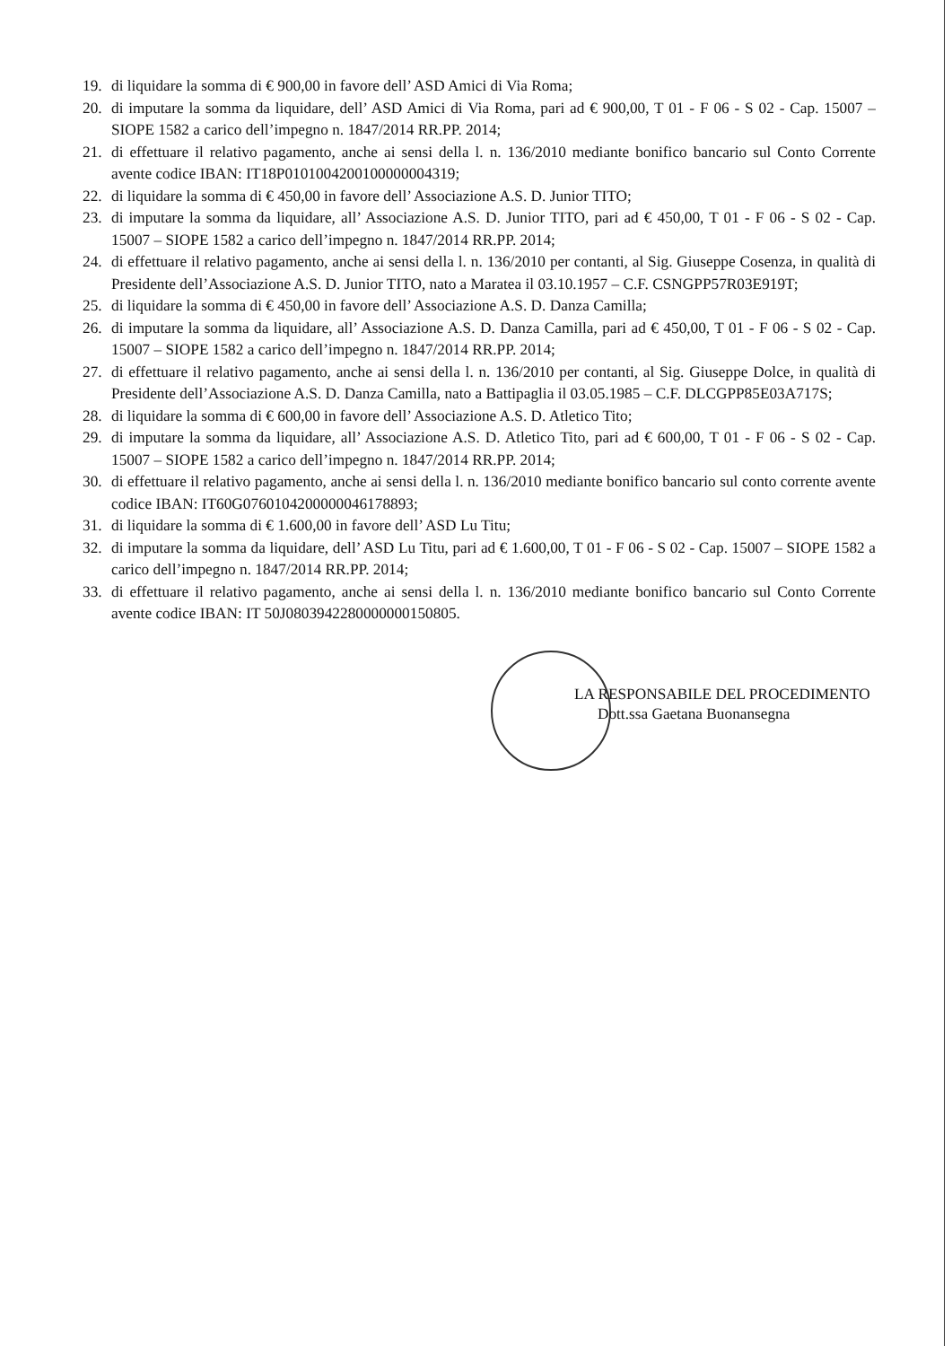19. di liquidare la somma di € 900,00 in favore dell’ ASD Amici di Via Roma;
20. di imputare la somma da liquidare, dell’ ASD Amici di Via Roma, pari ad € 900,00, T 01 - F 06 - S 02 - Cap. 15007 – SIOPE 1582 a carico dell’impegno n. 1847/2014 RR.PP. 2014;
21. di effettuare il relativo pagamento, anche ai sensi della l. n. 136/2010 mediante bonifico bancario sul Conto Corrente avente codice IBAN: IT18P0101004200100000004319;
22. di liquidare la somma di € 450,00 in favore dell’ Associazione A.S. D. Junior TITO;
23. di imputare la somma da liquidare, all’ Associazione A.S. D. Junior TITO, pari ad € 450,00, T 01 - F 06 - S 02 - Cap. 15007 – SIOPE 1582 a carico dell’impegno n. 1847/2014 RR.PP. 2014;
24. di effettuare il relativo pagamento, anche ai sensi della l. n. 136/2010 per contanti, al Sig. Giuseppe Cosenza, in qualità di Presidente dell’Associazione A.S. D. Junior TITO, nato a Maratea il 03.10.1957 – C.F. CSNGPP57R03E919T;
25. di liquidare la somma di € 450,00 in favore dell’ Associazione A.S. D. Danza Camilla;
26. di imputare la somma da liquidare, all’ Associazione A.S. D. Danza Camilla, pari ad € 450,00, T 01 - F 06 - S 02 - Cap. 15007 – SIOPE 1582 a carico dell’impegno n. 1847/2014 RR.PP. 2014;
27. di effettuare il relativo pagamento, anche ai sensi della l. n. 136/2010 per contanti, al Sig. Giuseppe Dolce, in qualità di Presidente dell’Associazione A.S. D. Danza Camilla, nato a Battipaglia il 03.05.1985 – C.F. DLCGPP85E03A717S;
28. di liquidare la somma di € 600,00 in favore dell’ Associazione A.S. D. Atletico Tito;
29. di imputare la somma da liquidare, all’ Associazione A.S. D. Atletico Tito, pari ad € 600,00, T 01 - F 06 - S 02 - Cap. 15007 – SIOPE 1582 a carico dell’impegno n. 1847/2014 RR.PP. 2014;
30. di effettuare il relativo pagamento, anche ai sensi della l. n. 136/2010 mediante bonifico bancario sul conto corrente avente codice IBAN: IT60G0760104200000046178893;
31. di liquidare la somma di € 1.600,00 in favore dell’ ASD Lu Titu;
32. di imputare la somma da liquidare, dell’ ASD Lu Titu, pari ad € 1.600,00, T 01 - F 06 - S 02 - Cap. 15007 – SIOPE 1582 a carico dell’impegno n. 1847/2014 RR.PP. 2014;
33. di effettuare il relativo pagamento, anche ai sensi della l. n. 136/2010 mediante bonifico bancario sul Conto Corrente avente codice IBAN: IT 50J0803942280000000150805.
LA RESPONSABILE DEL PROCEDIMENTO
Dott.ssa Gaetana Buonansegna